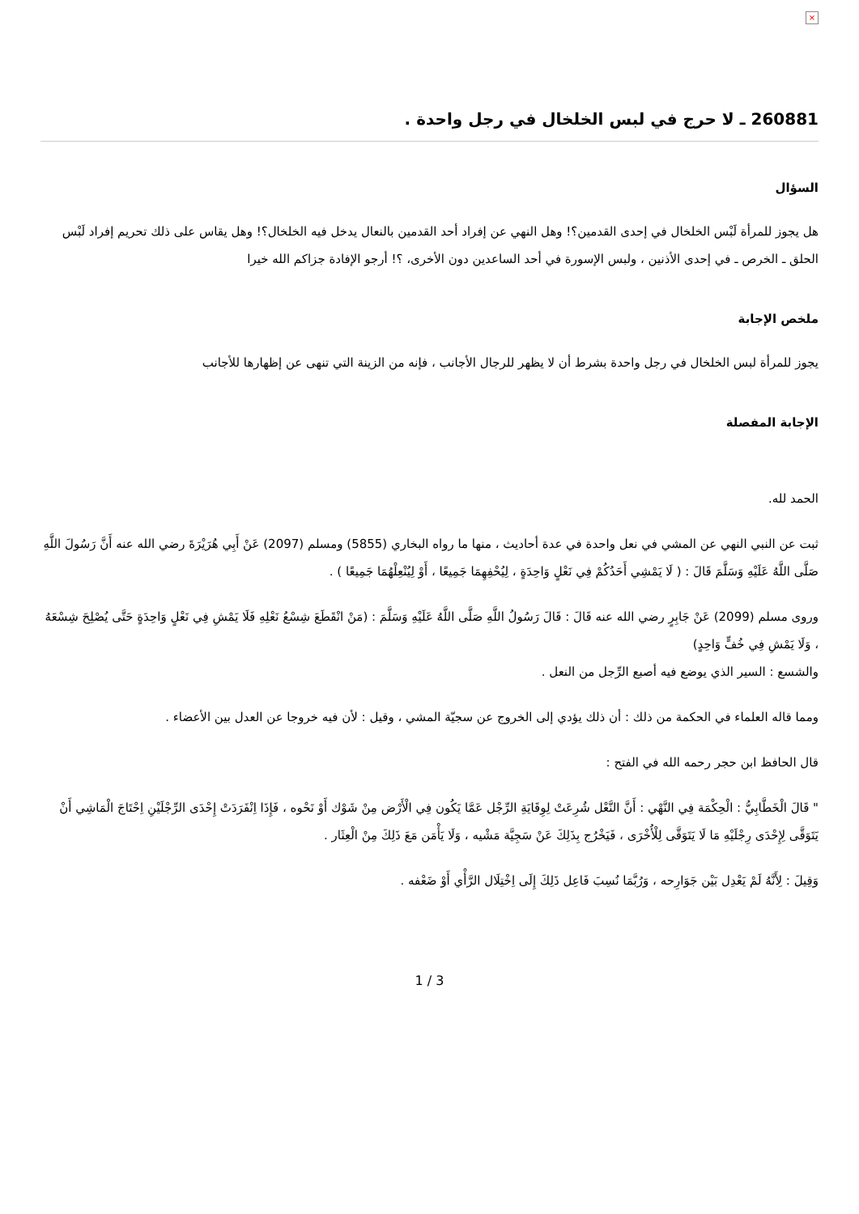×
260881 ـ لا حرج في لبس الخلخال في رجل واحدة .
السؤال
هل يجوز للمرأة لَبْس الخلخال في إحدى القدمين؟! وهل النهي عن إفراد أحد القدمين بالنعال يدخل فيه الخلخال؟! وهل يقاس على ذلك تحريم إفراد لَبْس الحلق ـ الخرص ـ في إحدى الأذنين ، ولبس الإسورة في أحد الساعدين دون الأخرى، ؟! أرجو الإفادة جزاكم الله خيرا
ملخص الإجابة
يجوز للمرأة لبس الخلخال في رجل واحدة بشرط أن لا يظهر للرجال الأجانب ، فإنه من الزينة التي تنهى عن إظهارها للأجانب
الإجابة المفصلة
الحمد لله.
ثبت عن النبي النهي عن المشي في نعل واحدة في عدة أحاديث ، منها ما رواه البخاري (5855) ومسلم (2097) عَنْ أَبِي هُرَيْرَةَ رضي الله عنه أَنَّ رَسُولَ اللَّهِ صَلَّى اللَّهُ عَلَيْهِ وَسَلَّمَ قَالَ : ( لَا يَمْشِي أَحَدُكُمْ فِي نَعْلٍ وَاحِدَةٍ ، لِيُحْفِهِمَا جَمِيعًا ، أَوْ لِيُنْعِلْهُمَا جَمِيعًا ) .
وروى مسلم (2099) عَنْ جَابِرٍ رضي الله عنه قَالَ : قَالَ رَسُولُ اللَّهِ صَلَّى اللَّهُ عَلَيْهِ وَسَلَّمَ : (مَنْ انْقَطَعَ شِسْعُ نَعْلِهِ فَلَا يَمْشِ فِي نَعْلٍ وَاحِدَةٍ حَتَّى يُصْلِحَ شِسْعَهُ ، وَلَا يَمْشِ فِي خُفٍّ وَاحِدٍ)
والشسع : السير الذي يوضع فيه أصبع الرِّجل من النعل .
ومما قاله العلماء في الحكمة من ذلك : أن ذلك يؤدي إلى الخروج عن سجيّة المشي ، وقيل : لأن فيه خروجا عن العدل بين الأعضاء .
قال الحافظ ابن حجر رحمه الله في الفتح :
" قَالَ الْخَطَّابِيُّ : الْحِكْمَة فِي النَّهْي : أَنَّ النَّعْل شُرِعَتْ لِوِقَايَةِ الرِّجْل عَمَّا يَكُون فِي الْأَرْض مِنْ شَوْك أَوْ نَحْوه ، فَإِذَا اِنْفَرَدَتْ إِحْدَى الرِّجْلَيْنِ اِحْتَاجَ الْمَاشِي أَنْ يَتَوَقَّى لِإِحْدَى رِجْلَيْهِ مَا لَا يَتَوَقَّى لِلْأُخْرَى ، فَيَخْرُج بِذَلِكَ عَنْ سَجِيَّة مَشْيه ، وَلَا يَأْمَن مَعَ ذَلِكَ مِنْ الْعِثَار .
وَقِيلَ : لِأَنَّهُ لَمْ يَعْدِل بَيْن جَوَارِحه ، وَرُبَّمَا نُسِبَ فَاعِل ذَلِكَ إِلَى اِخْتِلَال الرَّأْي أَوْ ضَعْفه .
1 / 3